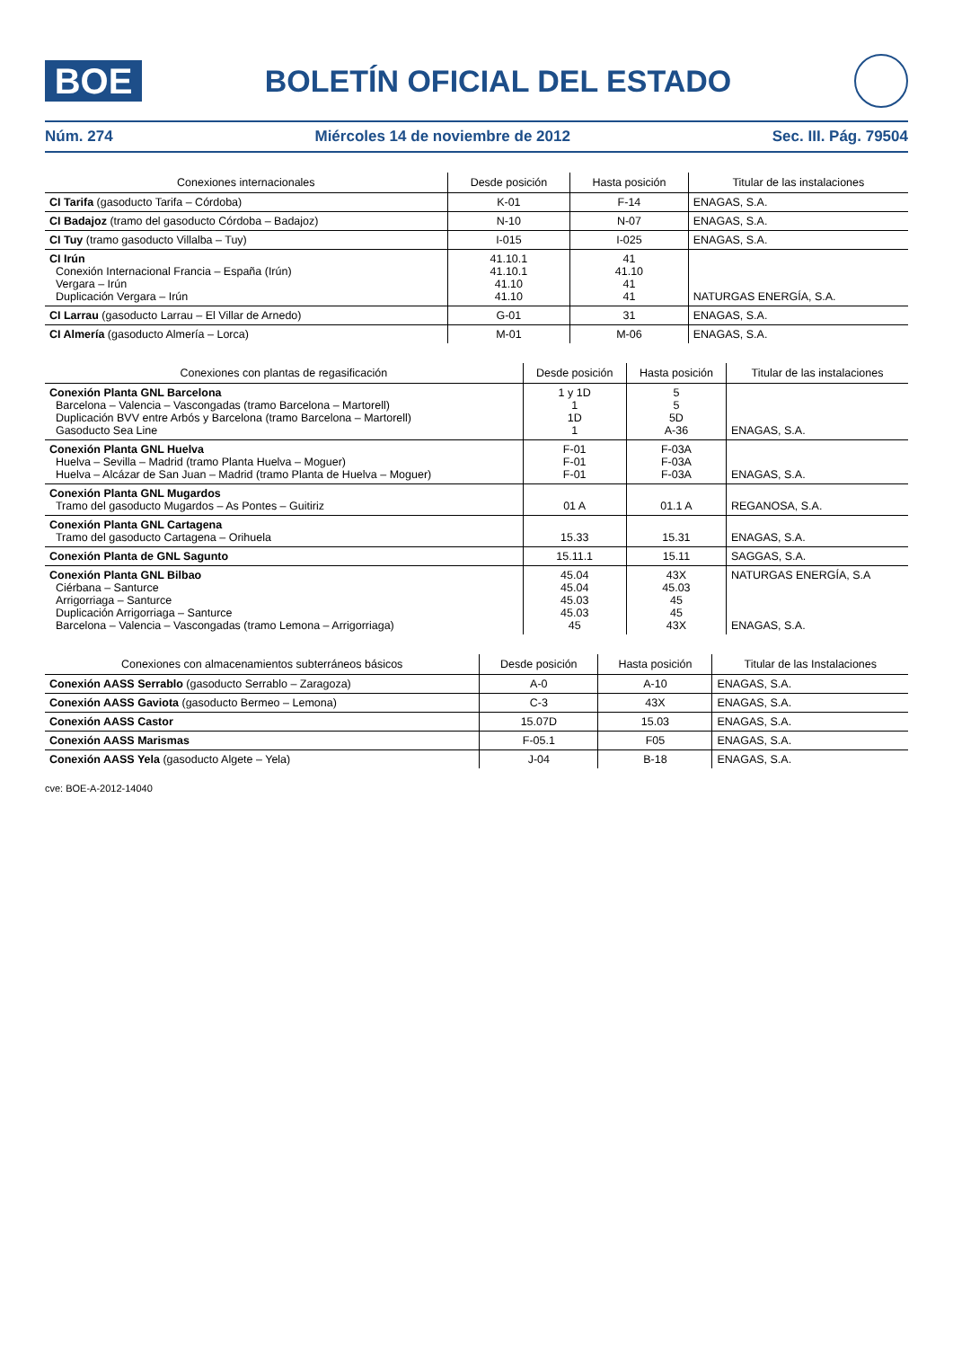BOE
BOLETÍN OFICIAL DEL ESTADO
Núm. 274 Miércoles 14 de noviembre de 2012 Sec. III. Pág. 79504
| Conexiones internacionales | Desde posición | Hasta posición | Titular de las instalaciones |
| --- | --- | --- | --- |
| CI Tarifa (gasoducto Tarifa – Córdoba) | K-01 | F-14 | ENAGAS, S.A. |
| CI Badajoz (tramo del gasoducto Córdoba – Badajoz) | N-10 | N-07 | ENAGAS, S.A. |
| CI Tuy (tramo gasoducto Villalba – Tuy) | I-015 | I-025 | ENAGAS, S.A. |
| CI Irún Conexión Internacional Francia – España (Irún) Vergara – Irún Duplicación Vergara – Irún | 41.10.1 41.10.1 41.10 41.10 | 41 41.10 41 41 | NATURGAS ENERGÍA, S.A. |
| CI Larrau (gasoducto Larrau – El Villar de Arnedo) | G-01 | 31 | ENAGAS, S.A. |
| CI Almería (gasoducto Almería – Lorca) | M-01 | M-06 | ENAGAS, S.A. |
| Conexiones con plantas de regasificación | Desde posición | Hasta posición | Titular de las instalaciones |
| --- | --- | --- | --- |
| Conexión Planta GNL Barcelona Barcelona – Valencia – Vascongadas (tramo Barcelona – Martorell) Duplicación BVV entre Arbós y Barcelona (tramo Barcelona – Martorell) Gasoducto Sea Line | 1 y 1D 1 1D 1 | 5 5 5D A-36 | ENAGAS, S.A. |
| Conexión Planta GNL Huelva Huelva – Sevilla – Madrid (tramo Planta Huelva – Moguer) Huelva – Alcázar de San Juan – Madrid (tramo Planta de Huelva – Moguer) | F-01 F-01 F-01 | F-03A F-03A F-03A | ENAGAS, S.A. |
| Conexión Planta GNL Mugardos Tramo del gasoducto Mugardos – As Pontes – Guitiriz | 01 A | 01.1 A | REGANOSA, S.A. |
| Conexión Planta GNL Cartagena Tramo del gasoducto Cartagena – Orihuela | 15.33 | 15.31 | ENAGAS, S.A. |
| Conexión Planta de GNL Sagunto | 15.11.1 | 15.11 | SAGGAS, S.A. |
| Conexión Planta GNL Bilbao Ciérbana – Santurce Arrigorriaga – Santurce Duplicación Arrigorriaga – Santurce Barcelona – Valencia – Vascongadas (tramo Lemona – Arrigorriaga) | 45.04 45.04 45.03 45.03 45 | 43X 45.03 45 45 43X | NATURGAS ENERGÍA, S.A ENAGAS, S.A. |
| Conexiones con almacenamientos subterráneos básicos | Desde posición | Hasta posición | Titular de las Instalaciones |
| --- | --- | --- | --- |
| Conexión AASS Serrablo (gasoducto Serrablo – Zaragoza) | A-0 | A-10 | ENAGAS, S.A. |
| Conexión AASS Gaviota (gasoducto Bermeo – Lemona) | C-3 | 43X | ENAGAS, S.A. |
| Conexión AASS Castor | 15.07D | 15.03 | ENAGAS, S.A. |
| Conexión AASS Marismas | F-05.1 | F05 | ENAGAS, S.A. |
| Conexión AASS Yela (gasoducto Algete – Yela) | J-04 | B-18 | ENAGAS, S.A. |
cve: BOE-A-2012-14040